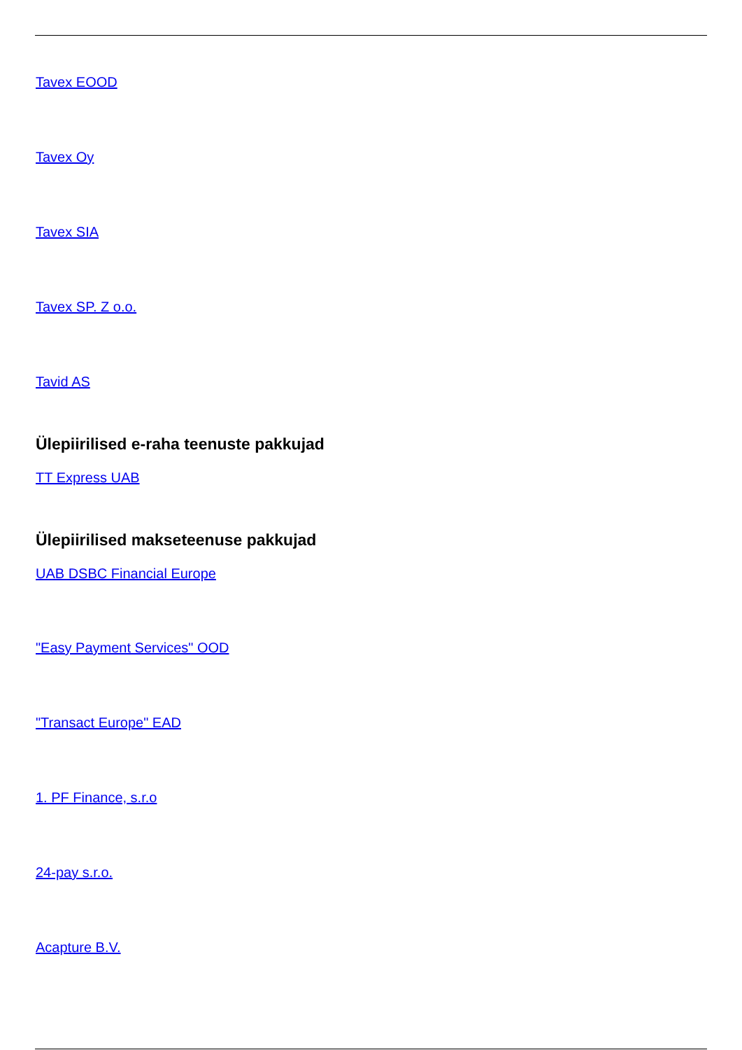Tavex EOOD
Tavex Oy
Tavex SIA
Tavex SP. Z o.o.
Tavid AS
Ülepiirilised e-raha teenuste pakkujad
TT Express UAB
Ülepiirilised makseteenuse pakkujad
UAB DSBC Financial Europe
"Easy Payment Services" OOD
"Transact Europe" EAD
1. PF Finance, s.r.o
24-pay s.r.o.
Acapture B.V.